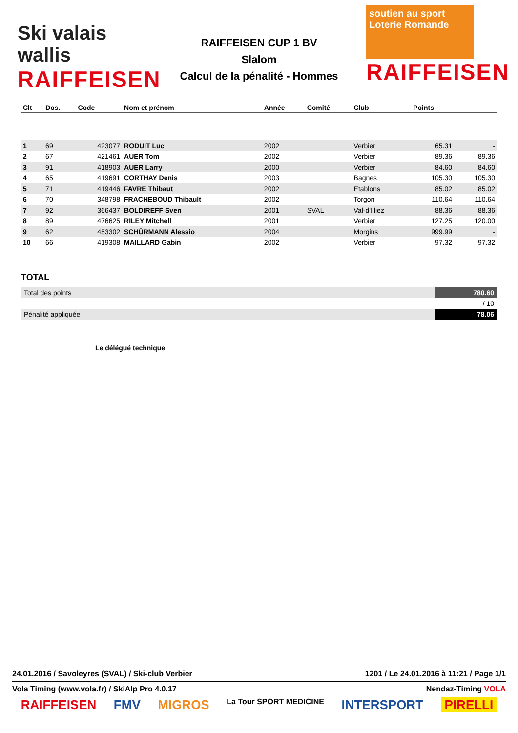Ski valais wallis
RAIFFEISEN
RAIFFEISEN CUP 1 BV
Slalom
Calcul de la pénalité - Hommes
soutien au sport
Loterie Romande
RAIFFEISEN
| Clt | Dos. | Code | Nom et prénom | Année | Comité | Club | Points | |
| --- | --- | --- | --- | --- | --- | --- | --- | --- |
| 1 | 69 | 423077 | RODUIT Luc | 2002 | | Verbier | 65.31 | - |
| 2 | 67 | 421461 | AUER Tom | 2002 | | Verbier | 89.36 | 89.36 |
| 3 | 91 | 418903 | AUER Larry | 2000 | | Verbier | 84.60 | 84.60 |
| 4 | 65 | 419691 | CORTHAY Denis | 2003 | | Bagnes | 105.30 | 105.30 |
| 5 | 71 | 419446 | FAVRE Thibaut | 2002 | | Etablons | 85.02 | 85.02 |
| 6 | 70 | 348798 | FRACHEBOUD Thibault | 2002 | | Torgon | 110.64 | 110.64 |
| 7 | 92 | 366437 | BOLDIREFF Sven | 2001 | SVAL | Val-d'Illiez | 88.36 | 88.36 |
| 8 | 89 | 476625 | RILEY Mitchell | 2001 | | Verbier | 127.25 | 120.00 |
| 9 | 62 | 453302 | SCHÜRMANN Alessio | 2004 | | Morgins | 999.99 | - |
| 10 | 66 | 419308 | MAILLARD Gabin | 2002 | | Verbier | 97.32 | 97.32 |
TOTAL
| Total des points | 780.60 |
| | / 10 |
| Pénalité appliquée | 78.06 |
Le délégué technique
24.01.2016 / Savoleyres (SVAL) / Ski-club Verbier 1201 / Le 24.01.2016 à 11:21 / Page 1/1
Vola Timing (www.vola.fr) / SkiAlp Pro 4.0.17 Nendaz-Timing VOLA
RAIFFEISEN FMV MIGROS La Tour SPORT MEDICINE INTERSPORT PIRELLI